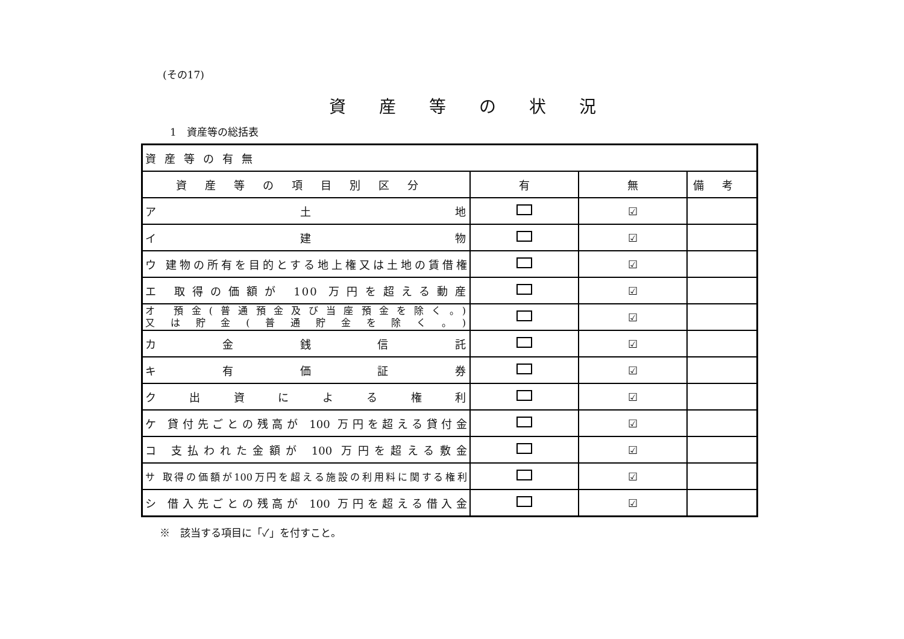(その17)
資産等の状況
1　資産等の総括表
| 資産等の有無 | | | |
| --- | --- | --- | --- |
| 資産等の項目別区分 | 有 | 無 | 備考 |
| ア 土 地 | | ☑ | |
| イ 建 物 | | ☑ | |
| ウ 建物の所有を目的とする地上権又は土地の賃借権 | | ☑ | |
| エ 取得の価額が 100 万円を超える動産 | | ☑ | |
| オ 預金(普通預金及び当座預金を除く。) 又は貯金(普通貯金を除く。) | | ☑ | |
| カ 金 銭 信 託 | | ☑ | |
| キ 有 価 証 券 | | ☑ | |
| ク 出 資 に よ る 権 利 | | ☑ | |
| ケ 貸付先ごとの残高が 100 万円を超える貸付金 | | ☑ | |
| コ 支払われた金額が 100 万円を超える敷金 | | ☑ | |
| サ 取得の価額が100万円を超える施設の利用料に関する権利 | | ☑ | |
| シ 借入先ごとの残高が 100 万円を超える借入金 | | ☑ | |
※　該当する項目に「✓」を付すこと。